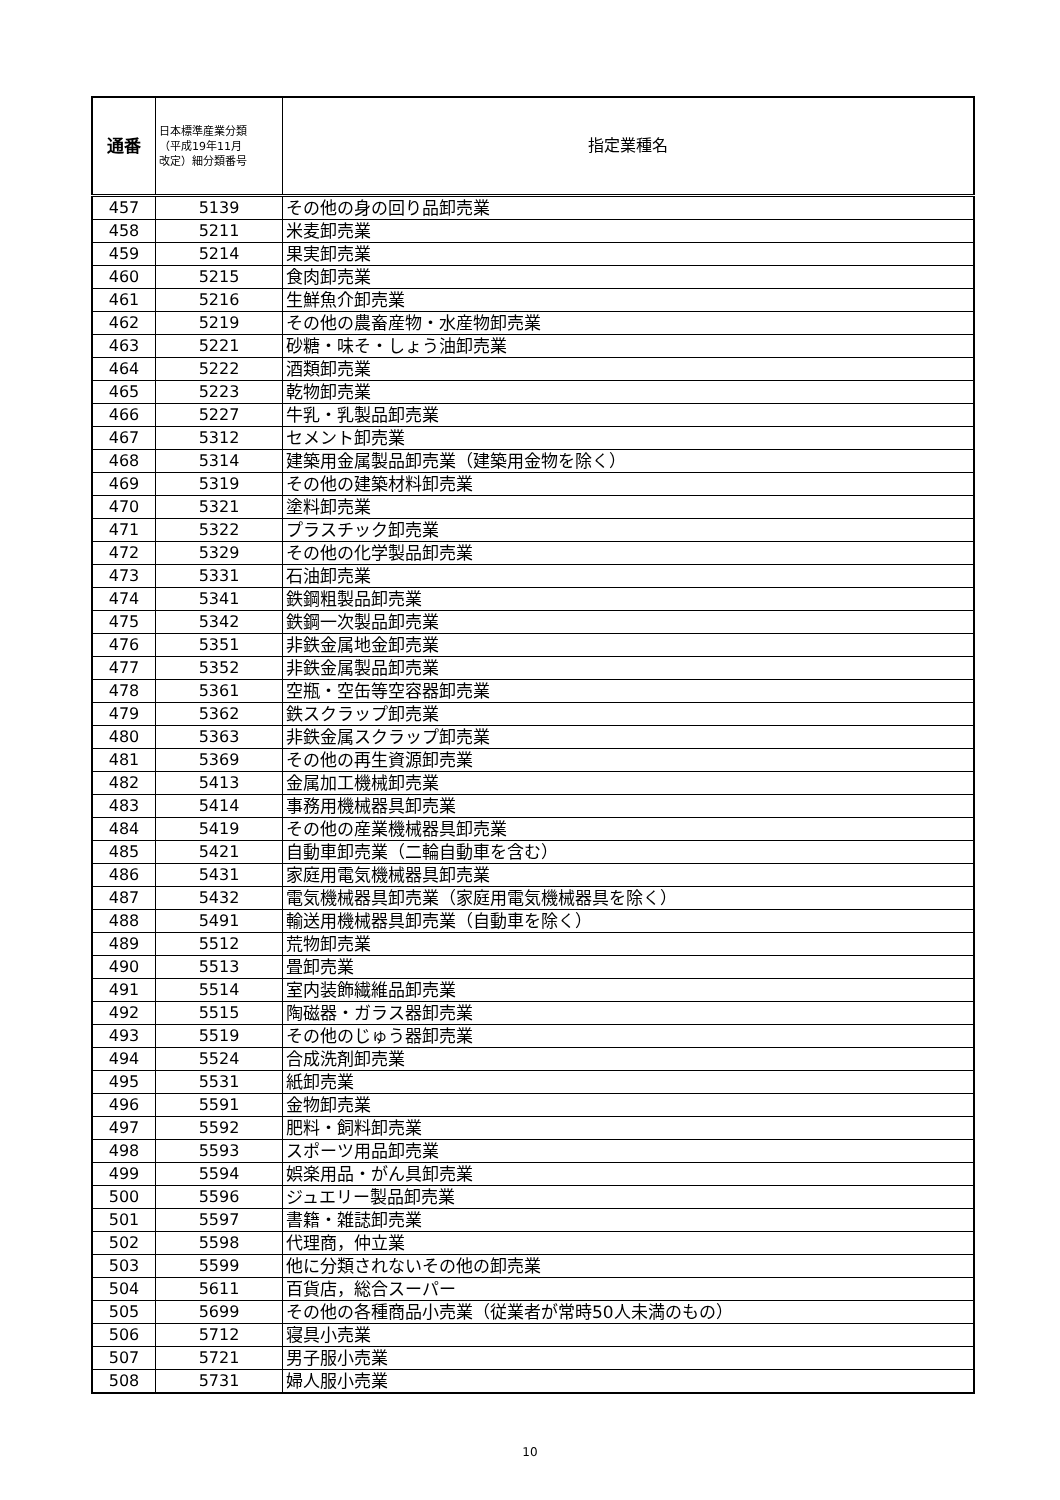| 通番 | 日本標準産業分類 （平成19年11月 改定）細分類番号 | 指定業種名 |
| --- | --- | --- |
| 457 | 5139 | その他の身の回り品卸売業 |
| 458 | 5211 | 米麦卸売業 |
| 459 | 5214 | 果実卸売業 |
| 460 | 5215 | 食肉卸売業 |
| 461 | 5216 | 生鮮魚介卸売業 |
| 462 | 5219 | その他の農畜産物・水産物卸売業 |
| 463 | 5221 | 砂糖・味そ・しょう油卸売業 |
| 464 | 5222 | 酒類卸売業 |
| 465 | 5223 | 乾物卸売業 |
| 466 | 5227 | 牛乳・乳製品卸売業 |
| 467 | 5312 | セメント卸売業 |
| 468 | 5314 | 建築用金属製品卸売業（建築用金物を除く） |
| 469 | 5319 | その他の建築材料卸売業 |
| 470 | 5321 | 塗料卸売業 |
| 471 | 5322 | プラスチック卸売業 |
| 472 | 5329 | その他の化学製品卸売業 |
| 473 | 5331 | 石油卸売業 |
| 474 | 5341 | 鉄鋼粗製品卸売業 |
| 475 | 5342 | 鉄鋼一次製品卸売業 |
| 476 | 5351 | 非鉄金属地金卸売業 |
| 477 | 5352 | 非鉄金属製品卸売業 |
| 478 | 5361 | 空瓶・空缶等空容器卸売業 |
| 479 | 5362 | 鉄スクラップ卸売業 |
| 480 | 5363 | 非鉄金属スクラップ卸売業 |
| 481 | 5369 | その他の再生資源卸売業 |
| 482 | 5413 | 金属加工機械卸売業 |
| 483 | 5414 | 事務用機械器具卸売業 |
| 484 | 5419 | その他の産業機械器具卸売業 |
| 485 | 5421 | 自動車卸売業（二輪自動車を含む） |
| 486 | 5431 | 家庭用電気機械器具卸売業 |
| 487 | 5432 | 電気機械器具卸売業（家庭用電気機械器具を除く） |
| 488 | 5491 | 輸送用機械器具卸売業（自動車を除く） |
| 489 | 5512 | 荒物卸売業 |
| 490 | 5513 | 畳卸売業 |
| 491 | 5514 | 室内装飾繊維品卸売業 |
| 492 | 5515 | 陶磁器・ガラス器卸売業 |
| 493 | 5519 | その他のじゅう器卸売業 |
| 494 | 5524 | 合成洗剤卸売業 |
| 495 | 5531 | 紙卸売業 |
| 496 | 5591 | 金物卸売業 |
| 497 | 5592 | 肥料・飼料卸売業 |
| 498 | 5593 | スポーツ用品卸売業 |
| 499 | 5594 | 娯楽用品・がん具卸売業 |
| 500 | 5596 | ジュエリー製品卸売業 |
| 501 | 5597 | 書籍・雑誌卸売業 |
| 502 | 5598 | 代理商，仲立業 |
| 503 | 5599 | 他に分類されないその他の卸売業 |
| 504 | 5611 | 百貨店，総合スーパー |
| 505 | 5699 | その他の各種商品小売業（従業者が常時50人未満のもの） |
| 506 | 5712 | 寝具小売業 |
| 507 | 5721 | 男子服小売業 |
| 508 | 5731 | 婦人服小売業 |
10